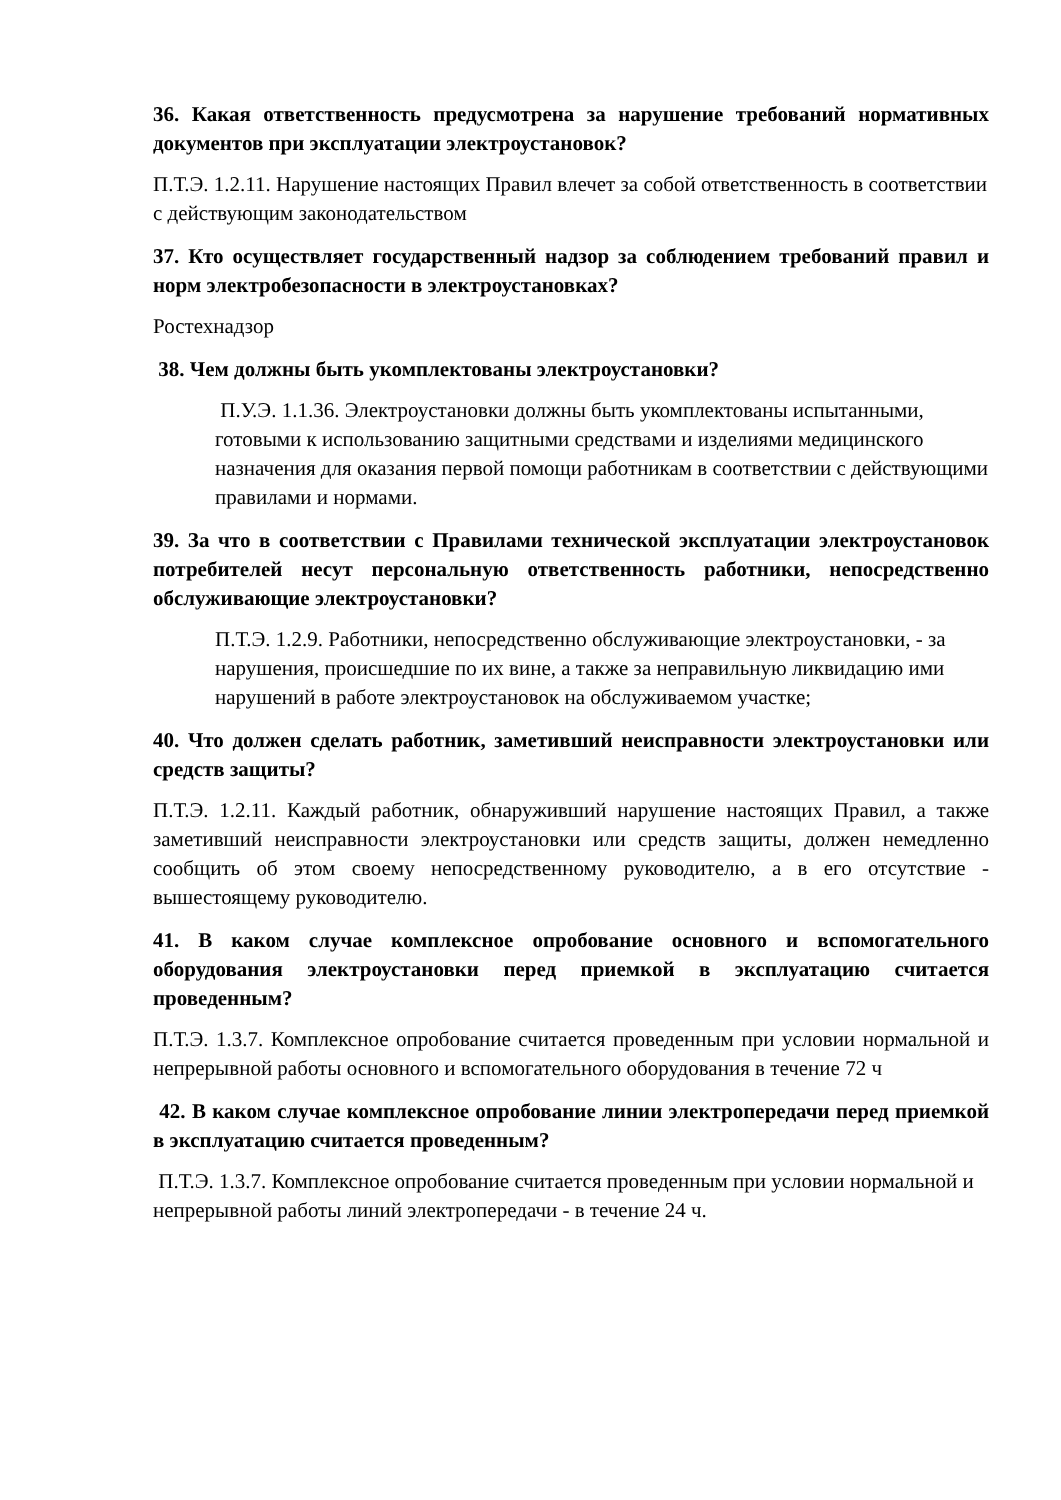36. Какая ответственность предусмотрена за нарушение требований нормативных документов при эксплуатации электроустановок?
П.Т.Э. 1.2.11. Нарушение настоящих Правил влечет за собой ответственность в соответствии с действующим законодательством
37. Кто осуществляет государственный надзор за соблюдением требований правил и норм электробезопасности в электроустановках?
Ростехнадзор
38. Чем должны быть укомплектованы электроустановки?
П.У.Э. 1.1.36. Электроустановки должны быть укомплектованы испытанными, готовыми к использованию защитными средствами и изделиями медицинского назначения для оказания первой помощи работникам в соответствии с действующими правилами и нормами.
39. За что в соответствии с Правилами технической эксплуатации электроустановок потребителей несут персональную ответственность работники, непосредственно обслуживающие электроустановки?
П.Т.Э. 1.2.9. Работники, непосредственно обслуживающие электроустановки, - за нарушения, происшедшие по их вине, а также за неправильную ликвидацию ими нарушений в работе электроустановок на обслуживаемом участке;
40. Что должен сделать работник, заметивший неисправности электроустановки или средств защиты?
П.Т.Э. 1.2.11. Каждый работник, обнаруживший нарушение настоящих Правил, а также заметивший неисправности электроустановки или средств защиты, должен немедленно сообщить об этом своему непосредственному руководителю, а в его отсутствие - вышестоящему руководителю.
41. В каком случае комплексное опробование основного и вспомогательного оборудования электроустановки перед приемкой в эксплуатацию считается проведенным?
П.Т.Э. 1.3.7. Комплексное опробование считается проведенным при условии нормальной и непрерывной работы основного и вспомогательного оборудования в течение 72 ч
42. В каком случае комплексное опробование линии электропередачи перед приемкой в эксплуатацию считается проведенным?
П.Т.Э. 1.3.7. Комплексное опробование считается проведенным при условии нормальной и непрерывной работы линий электропередачи - в течение 24 ч.